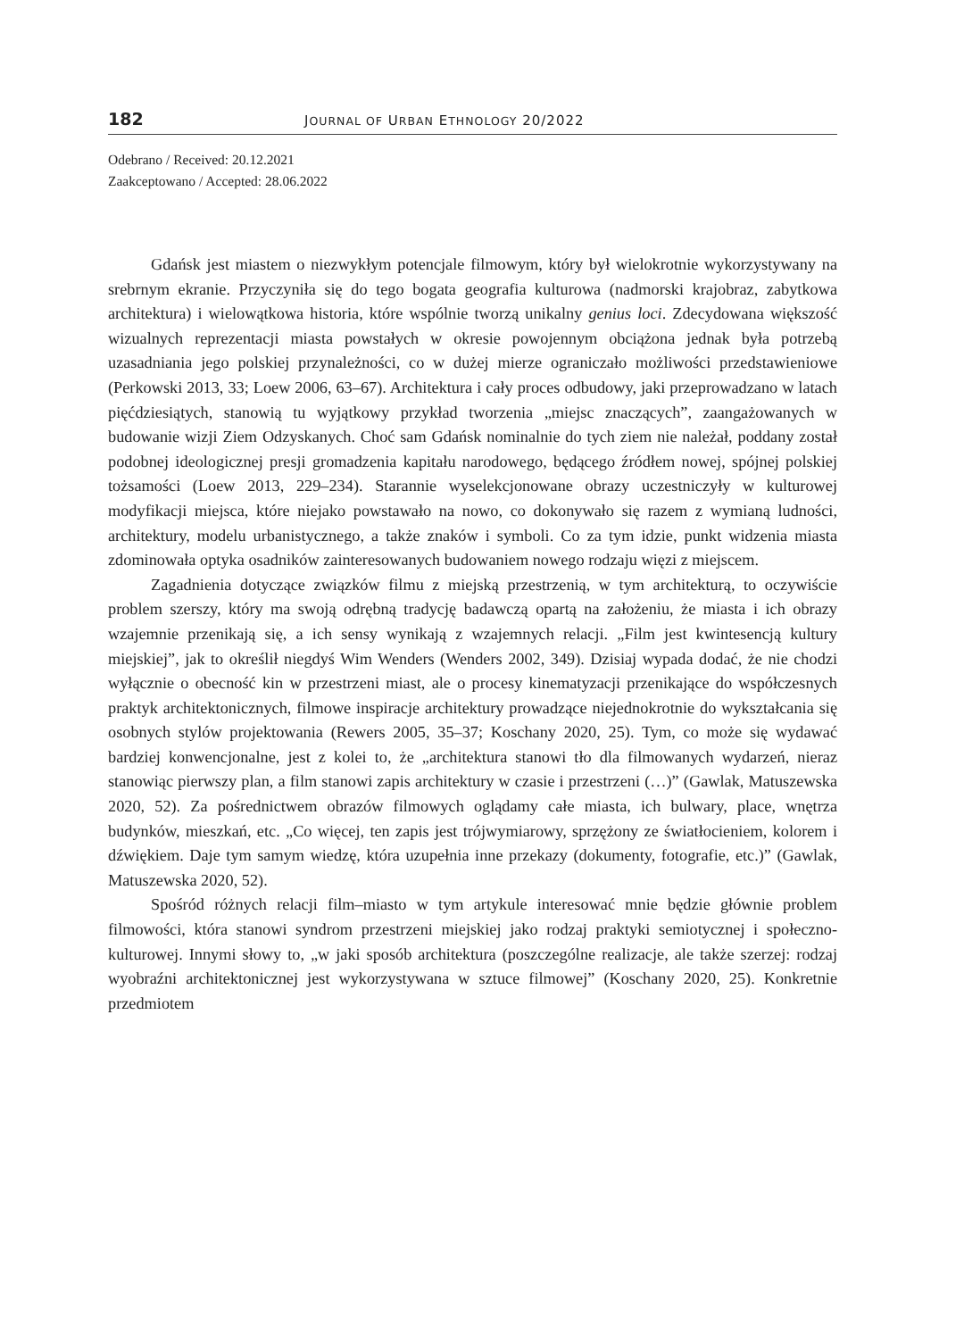182 JOURNAL OF URBAN ETHNOLOGY 20/2022
Odebrano / Received: 20.12.2021
Zaakceptowano / Accepted: 28.06.2022
Gdańsk jest miastem o niezwykłym potencjale filmowym, który był wielokrotnie wykorzystywany na srebrnym ekranie. Przyczyniła się do tego bogata geografia kulturowa (nadmorski krajobraz, zabytkowa architektura) i wielowątkowa historia, które wspólnie tworzą unikalny genius loci. Zdecydowana większość wizualnych reprezentacji miasta powstałych w okresie powojennym obciążona jednak była potrzebą uzasadniania jego polskiej przynależności, co w dużej mierze ograniczało możliwości przedstawieniowe (Perkowski 2013, 33; Loew 2006, 63–67). Architektura i cały proces odbudowy, jaki przeprowadzano w latach pięćdziesiątych, stanowią tu wyjątkowy przykład tworzenia „miejsc znaczących”, zaangażowanych w budowanie wizji Ziem Odzyskanych. Choć sam Gdańsk nominalnie do tych ziem nie należał, poddany został podobnej ideologicznej presji gromadzenia kapitału narodowego, będącego źródłem nowej, spójnej polskiej tożsamości (Loew 2013, 229–234). Starannie wyselekcjonowane obrazy uczestniczyły w kulturowej modyfikacji miejsca, które niejako powstawało na nowo, co dokonywało się razem z wymianą ludności, architektury, modelu urbanistycznego, a także znaków i symboli. Co za tym idzie, punkt widzenia miasta zdominowała optyka osadników zainteresowanych budowaniem nowego rodzaju więzi z miejscem.
Zagadnienia dotyczące związków filmu z miejską przestrzenią, w tym architekturą, to oczywiście problem szerszy, który ma swoją odrębną tradycję badawczą opartą na założeniu, że miasta i ich obrazy wzajemnie przenikają się, a ich sensy wynikają z wzajemnych relacji. „Film jest kwintesencją kultury miejskiej”, jak to określił niegdyś Wim Wenders (Wenders 2002, 349). Dzisiaj wypada dodać, że nie chodzi wyłącznie o obecność kin w przestrzeni miast, ale o procesy kinematyzacji przenikające do współczesnych praktyk architektonicznych, filmowe inspiracje architektury prowadzące niejednokrotnie do wykształcania się osobnych stylów projektowania (Rewers 2005, 35–37; Koschany 2020, 25). Tym, co może się wydawać bardziej konwencjonalne, jest z kolei to, że „architektura stanowi tło dla filmowanych wydarzeń, nieraz stanowiąc pierwszy plan, a film stanowi zapis architektury w czasie i przestrzeni (…)” (Gawlak, Matuszewska 2020, 52). Za pośrednictwem obrazów filmowych oglądamy całe miasta, ich bulwary, place, wnętrza budynków, mieszkań, etc. „Co więcej, ten zapis jest trójwymiarowy, sprzężony ze światłocieniem, kolorem i dźwiękiem. Daje tym samym wiedzę, która uzupełnia inne przekazy (dokumenty, fotografie, etc.)” (Gawlak, Matuszewska 2020, 52).
Spośród różnych relacji film–miasto w tym artykule interesować mnie będzie głównie problem filmowości, która stanowi syndrom przestrzeni miejskiej jako rodzaj praktyki semiotycznej i społeczno-kulturowej. Innymi słowy to, „w jaki sposób architektura (poszczególne realizacje, ale także szerzej: rodzaj wyobraźni architektonicznej jest wykorzystywana w sztuce filmowej” (Koschany 2020, 25). Konkretnie przedmiotem